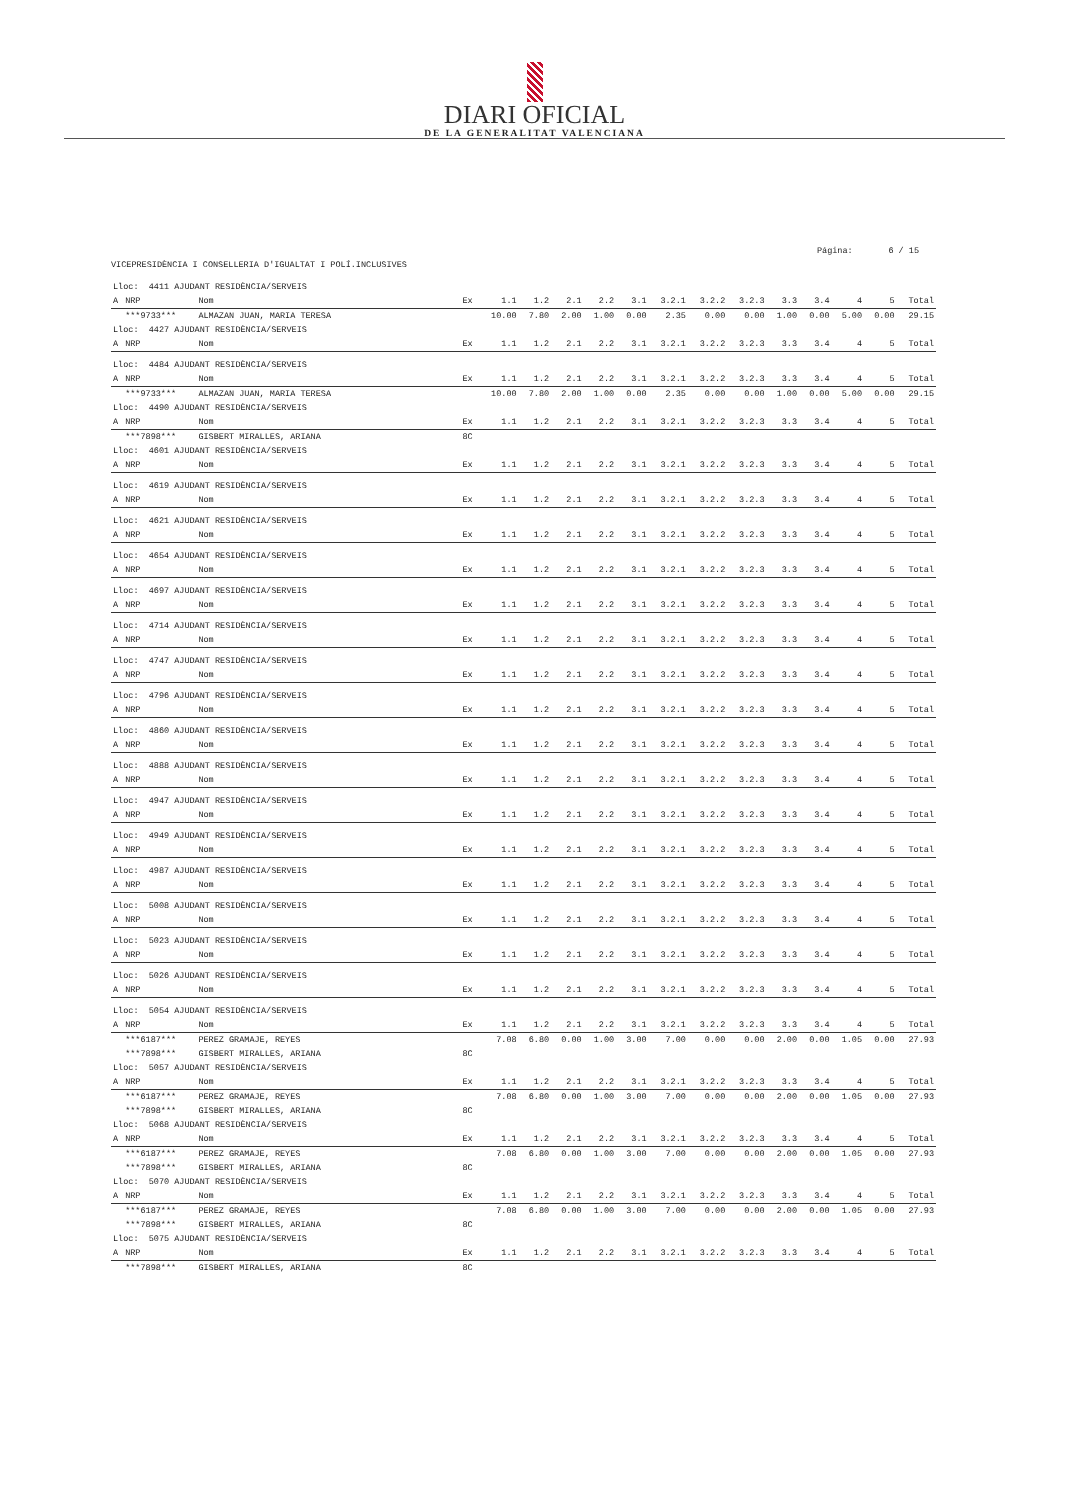DIARI OFICIAL
DE LA GENERALITAT VALENCIANA
Página: 6 / 15
VICEPRESIDÈNCIA I CONSELLERIA D'IGUALTAT I POLÍ.INCLUSIVES
| Lloc: 4411 AJUDANT RESIDÈNCIA/SERVEIS | | | | | | | | | | | | | | | | |
| A | NRP | Nom | Ex | 1.1 | 1.2 | 2.1 | 2.2 | 3.1 | 3.2.1 | 3.2.2 | 3.2.3 | 3.3 | 3.4 | 4 | 5 | Total |
| | ***9733*** | ALMAZAN JUAN, MARIA TERESA | | 10.00 | 7.80 | 2.00 | 1.00 | 0.00 | 2.35 | 0.00 | 0.00 | 1.00 | 0.00 | 5.00 | 0.00 | 29.15 |
| Lloc: 4427 AJUDANT RESIDÈNCIA/SERVEIS | | | | | | | | | | | | | | | | |
| A | NRP | Nom | Ex | 1.1 | 1.2 | 2.1 | 2.2 | 3.1 | 3.2.1 | 3.2.2 | 3.2.3 | 3.3 | 3.4 | 4 | 5 | Total |
| Lloc: 4484 AJUDANT RESIDÈNCIA/SERVEIS | | | | | | | | | | | | | | | | |
| A | NRP | Nom | Ex | 1.1 | 1.2 | 2.1 | 2.2 | 3.1 | 3.2.1 | 3.2.2 | 3.2.3 | 3.3 | 3.4 | 4 | 5 | Total |
| | ***9733*** | ALMAZAN JUAN, MARIA TERESA | | 10.00 | 7.80 | 2.00 | 1.00 | 0.00 | 2.35 | 0.00 | 0.00 | 1.00 | 0.00 | 5.00 | 0.00 | 29.15 |
| Lloc: 4490 AJUDANT RESIDÈNCIA/SERVEIS | | | | | | | | | | | | | | | | |
| A | NRP | Nom | Ex | 1.1 | 1.2 | 2.1 | 2.2 | 3.1 | 3.2.1 | 3.2.2 | 3.2.3 | 3.3 | 3.4 | 4 | 5 | Total |
| | ***7898*** | GISBERT MIRALLES, ARIANA | 8C | | | | | | | | | | | | | |
| Lloc: 4601 AJUDANT RESIDÈNCIA/SERVEIS | | | | | | | | | | | | | | | | |
| A | NRP | Nom | Ex | 1.1 | 1.2 | 2.1 | 2.2 | 3.1 | 3.2.1 | 3.2.2 | 3.2.3 | 3.3 | 3.4 | 4 | 5 | Total |
| Lloc: 4619 AJUDANT RESIDÈNCIA/SERVEIS | | | | | | | | | | | | | | | | |
| A | NRP | Nom | Ex | 1.1 | 1.2 | 2.1 | 2.2 | 3.1 | 3.2.1 | 3.2.2 | 3.2.3 | 3.3 | 3.4 | 4 | 5 | Total |
| Lloc: 4621 AJUDANT RESIDÈNCIA/SERVEIS | | | | | | | | | | | | | | | | |
| A | NRP | Nom | Ex | 1.1 | 1.2 | 2.1 | 2.2 | 3.1 | 3.2.1 | 3.2.2 | 3.2.3 | 3.3 | 3.4 | 4 | 5 | Total |
| Lloc: 4654 AJUDANT RESIDÈNCIA/SERVEIS | | | | | | | | | | | | | | | | |
| A | NRP | Nom | Ex | 1.1 | 1.2 | 2.1 | 2.2 | 3.1 | 3.2.1 | 3.2.2 | 3.2.3 | 3.3 | 3.4 | 4 | 5 | Total |
| Lloc: 4697 AJUDANT RESIDÈNCIA/SERVEIS | | | | | | | | | | | | | | | | |
| A | NRP | Nom | Ex | 1.1 | 1.2 | 2.1 | 2.2 | 3.1 | 3.2.1 | 3.2.2 | 3.2.3 | 3.3 | 3.4 | 4 | 5 | Total |
| Lloc: 4714 AJUDANT RESIDÈNCIA/SERVEIS | | | | | | | | | | | | | | | | |
| A | NRP | Nom | Ex | 1.1 | 1.2 | 2.1 | 2.2 | 3.1 | 3.2.1 | 3.2.2 | 3.2.3 | 3.3 | 3.4 | 4 | 5 | Total |
| Lloc: 4747 AJUDANT RESIDÈNCIA/SERVEIS | | | | | | | | | | | | | | | | |
| A | NRP | Nom | Ex | 1.1 | 1.2 | 2.1 | 2.2 | 3.1 | 3.2.1 | 3.2.2 | 3.2.3 | 3.3 | 3.4 | 4 | 5 | Total |
| Lloc: 4796 AJUDANT RESIDÈNCIA/SERVEIS | | | | | | | | | | | | | | | | |
| A | NRP | Nom | Ex | 1.1 | 1.2 | 2.1 | 2.2 | 3.1 | 3.2.1 | 3.2.2 | 3.2.3 | 3.3 | 3.4 | 4 | 5 | Total |
| Lloc: 4860 AJUDANT RESIDÈNCIA/SERVEIS | | | | | | | | | | | | | | | | |
| A | NRP | Nom | Ex | 1.1 | 1.2 | 2.1 | 2.2 | 3.1 | 3.2.1 | 3.2.2 | 3.2.3 | 3.3 | 3.4 | 4 | 5 | Total |
| Lloc: 4888 AJUDANT RESIDÈNCIA/SERVEIS | | | | | | | | | | | | | | | | |
| A | NRP | Nom | Ex | 1.1 | 1.2 | 2.1 | 2.2 | 3.1 | 3.2.1 | 3.2.2 | 3.2.3 | 3.3 | 3.4 | 4 | 5 | Total |
| Lloc: 4947 AJUDANT RESIDÈNCIA/SERVEIS | | | | | | | | | | | | | | | | |
| A | NRP | Nom | Ex | 1.1 | 1.2 | 2.1 | 2.2 | 3.1 | 3.2.1 | 3.2.2 | 3.2.3 | 3.3 | 3.4 | 4 | 5 | Total |
| Lloc: 4949 AJUDANT RESIDÈNCIA/SERVEIS | | | | | | | | | | | | | | | | |
| A | NRP | Nom | Ex | 1.1 | 1.2 | 2.1 | 2.2 | 3.1 | 3.2.1 | 3.2.2 | 3.2.3 | 3.3 | 3.4 | 4 | 5 | Total |
| Lloc: 4987 AJUDANT RESIDÈNCIA/SERVEIS | | | | | | | | | | | | | | | | |
| A | NRP | Nom | Ex | 1.1 | 1.2 | 2.1 | 2.2 | 3.1 | 3.2.1 | 3.2.2 | 3.2.3 | 3.3 | 3.4 | 4 | 5 | Total |
| Lloc: 5008 AJUDANT RESIDÈNCIA/SERVEIS | | | | | | | | | | | | | | | | |
| A | NRP | Nom | Ex | 1.1 | 1.2 | 2.1 | 2.2 | 3.1 | 3.2.1 | 3.2.2 | 3.2.3 | 3.3 | 3.4 | 4 | 5 | Total |
| Lloc: 5023 AJUDANT RESIDÈNCIA/SERVEIS | | | | | | | | | | | | | | | | |
| A | NRP | Nom | Ex | 1.1 | 1.2 | 2.1 | 2.2 | 3.1 | 3.2.1 | 3.2.2 | 3.2.3 | 3.3 | 3.4 | 4 | 5 | Total |
| Lloc: 5026 AJUDANT RESIDÈNCIA/SERVEIS | | | | | | | | | | | | | | | | |
| A | NRP | Nom | Ex | 1.1 | 1.2 | 2.1 | 2.2 | 3.1 | 3.2.1 | 3.2.2 | 3.2.3 | 3.3 | 3.4 | 4 | 5 | Total |
| Lloc: 5054 AJUDANT RESIDÈNCIA/SERVEIS | | | | | | | | | | | | | | | | |
| A | NRP | Nom | Ex | 1.1 | 1.2 | 2.1 | 2.2 | 3.1 | 3.2.1 | 3.2.2 | 3.2.3 | 3.3 | 3.4 | 4 | 5 | Total |
| | ***6187*** | PEREZ GRAMAJE, REYES | | 7.08 | 6.80 | 0.00 | 1.00 | 3.00 | 7.00 | 0.00 | 0.00 | 2.00 | 0.00 | 1.05 | 0.00 | 27.93 |
| | ***7898*** | GISBERT MIRALLES, ARIANA | 8C | | | | | | | | | | | | | |
| Lloc: 5057 AJUDANT RESIDÈNCIA/SERVEIS | | | | | | | | | | | | | | | | |
| A | NRP | Nom | Ex | 1.1 | 1.2 | 2.1 | 2.2 | 3.1 | 3.2.1 | 3.2.2 | 3.2.3 | 3.3 | 3.4 | 4 | 5 | Total |
| | ***6187*** | PEREZ GRAMAJE, REYES | | 7.08 | 6.80 | 0.00 | 1.00 | 3.00 | 7.00 | 0.00 | 0.00 | 2.00 | 0.00 | 1.05 | 0.00 | 27.93 |
| | ***7898*** | GISBERT MIRALLES, ARIANA | 8C | | | | | | | | | | | | | |
| Lloc: 5068 AJUDANT RESIDÈNCIA/SERVEIS | | | | | | | | | | | | | | | | |
| A | NRP | Nom | Ex | 1.1 | 1.2 | 2.1 | 2.2 | 3.1 | 3.2.1 | 3.2.2 | 3.2.3 | 3.3 | 3.4 | 4 | 5 | Total |
| | ***6187*** | PEREZ GRAMAJE, REYES | | 7.08 | 6.80 | 0.00 | 1.00 | 3.00 | 7.00 | 0.00 | 0.00 | 2.00 | 0.00 | 1.05 | 0.00 | 27.93 |
| | ***7898*** | GISBERT MIRALLES, ARIANA | 8C | | | | | | | | | | | | | |
| Lloc: 5070 AJUDANT RESIDÈNCIA/SERVEIS | | | | | | | | | | | | | | | | |
| A | NRP | Nom | Ex | 1.1 | 1.2 | 2.1 | 2.2 | 3.1 | 3.2.1 | 3.2.2 | 3.2.3 | 3.3 | 3.4 | 4 | 5 | Total |
| | ***6187*** | PEREZ GRAMAJE, REYES | | 7.08 | 6.80 | 0.00 | 1.00 | 3.00 | 7.00 | 0.00 | 0.00 | 2.00 | 0.00 | 1.05 | 0.00 | 27.93 |
| | ***7898*** | GISBERT MIRALLES, ARIANA | 8C | | | | | | | | | | | | | |
| Lloc: 5075 AJUDANT RESIDÈNCIA/SERVEIS | | | | | | | | | | | | | | | | |
| A | NRP | Nom | Ex | 1.1 | 1.2 | 2.1 | 2.2 | 3.1 | 3.2.1 | 3.2.2 | 3.2.3 | 3.3 | 3.4 | 4 | 5 | Total |
| | ***7898*** | GISBERT MIRALLES, ARIANA | 8C | | | | | | | | | | | | | |